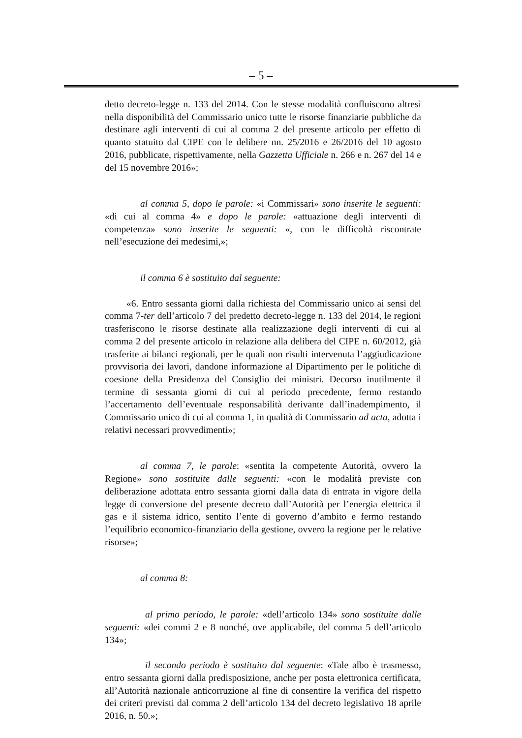– 5 –
detto decreto-legge n. 133 del 2014. Con le stesse modalità confluiscono altresì nella disponibilità del Commissario unico tutte le risorse finanziarie pubbliche da destinare agli interventi di cui al comma 2 del presente articolo per effetto di quanto statuito dal CIPE con le delibere nn. 25/2016 e 26/2016 del 10 agosto 2016, pubblicate, rispettivamente, nella Gazzetta Ufficiale n. 266 e n. 267 del 14 e del 15 novembre 2016»;
al comma 5, dopo le parole: «i Commissari» sono inserite le seguenti: «di cui al comma 4» e dopo le parole: «attuazione degli interventi di competenza» sono inserite le seguenti: «, con le difficoltà riscontrate nell’esecuzione dei medesimi,»;
il comma 6 è sostituito dal seguente:
«6. Entro sessanta giorni dalla richiesta del Commissario unico ai sensi del comma 7-ter dell’articolo 7 del predetto decreto-legge n. 133 del 2014, le regioni trasferiscono le risorse destinate alla realizzazione degli interventi di cui al comma 2 del presente articolo in relazione alla delibera del CIPE n. 60/2012, già trasferite ai bilanci regionali, per le quali non risulti intervenuta l’aggiudicazione provvisoria dei lavori, dandone informazione al Dipartimento per le politiche di coesione della Presidenza del Consiglio dei ministri. Decorso inutilmente il termine di sessanta giorni di cui al periodo precedente, fermo restando l’accertamento dell’eventuale responsabilità derivante dall’inadempimento, il Commissario unico di cui al comma 1, in qualità di Commissario ad acta, adotta i relativi necessari provvedimenti»;
al comma 7, le parole: «sentita la competente Autorità, ovvero la Regione» sono sostituite dalle seguenti: «con le modalità previste con deliberazione adottata entro sessanta giorni dalla data di entrata in vigore della legge di conversione del presente decreto dall’Autorità per l’energia elettrica il gas e il sistema idrico, sentito l’ente di governo d’ambito e fermo restando l’equilibrio economico-finanziario della gestione, ovvero la regione per le relative risorse»;
al comma 8:
al primo periodo, le parole: «dell’articolo 134» sono sostituite dalle seguenti: «dei commi 2 e 8 nonché, ove applicabile, del comma 5 dell’articolo 134»;
il secondo periodo è sostituito dal seguente: «Tale albo è trasmesso, entro sessanta giorni dalla predisposizione, anche per posta elettronica certificata, all’Autorità nazionale anticorruzione al fine di consentire la verifica del rispetto dei criteri previsti dal comma 2 dell’articolo 134 del decreto legislativo 18 aprile 2016, n. 50.»;